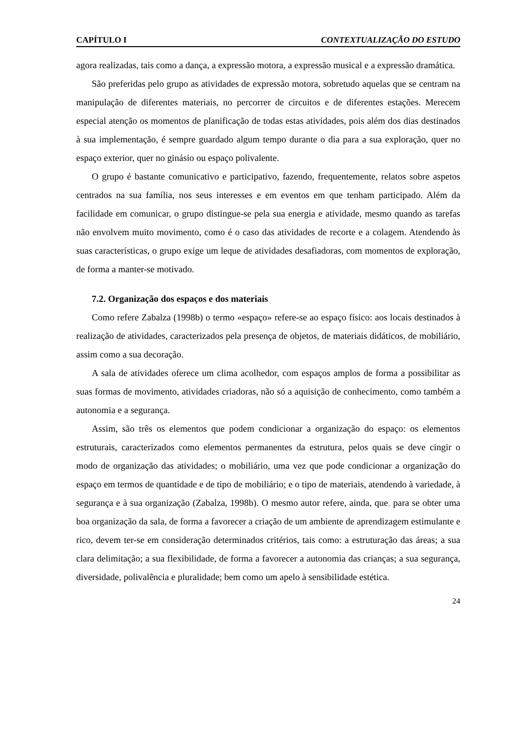CAPÍTULO I CONTEXTUALIZAÇÃO DO ESTUDO
agora realizadas, tais como a dança, a expressão motora, a expressão musical e a expressão dramática.
São preferidas pelo grupo as atividades de expressão motora, sobretudo aquelas que se centram na manipulação de diferentes materiais, no percorrer de circuitos e de diferentes estações. Merecem especial atenção os momentos de planificação de todas estas atividades, pois além dos dias destinados à sua implementação, é sempre guardado algum tempo durante o dia para a sua exploração, quer no espaço exterior, quer no ginásio ou espaço polivalente.
O grupo é bastante comunicativo e participativo, fazendo, frequentemente, relatos sobre aspetos centrados na sua família, nos seus interesses e em eventos em que tenham participado. Além da facilidade em comunicar, o grupo distingue-se pela sua energia e atividade, mesmo quando as tarefas não envolvem muito movimento, como é o caso das atividades de recorte e a colagem. Atendendo às suas características, o grupo exige um leque de atividades desafiadoras, com momentos de exploração, de forma a manter-se motivado.
7.2. Organização dos espaços e dos materiais
Como refere Zabalza (1998b) o termo «espaço» refere-se ao espaço físico: aos locais destinados à realização de atividades, caracterizados pela presença de objetos, de materiais didáticos, de mobiliário, assim como a sua decoração.
A sala de atividades oferece um clima acolhedor, com espaços amplos de forma a possibilitar as suas formas de movimento, atividades criadoras, não só a aquisição de conhecimento, como também a autonomia e a segurança.
Assim, são três os elementos que podem condicionar a organização do espaço: os elementos estruturais, caracterizados como elementos permanentes da estrutura, pelos quais se deve cingir o modo de organização das atividades; o mobiliário, uma vez que pode condicionar a organização do espaço em termos de quantidade e de tipo de mobiliário; e o tipo de materiais, atendendo à variedade, à segurança e à sua organização (Zabalza, 1998b). O mesmo autor refere, ainda, que, para se obter uma boa organização da sala, de forma a favorecer a criação de um ambiente de aprendizagem estimulante e rico, devem ter-se em consideração determinados critérios, tais como: a estruturação das áreas; a sua clara delimitação; a sua flexibilidade, de forma a favorecer a autonomia das crianças; a sua segurança, diversidade, polivalência e pluralidade; bem como um apelo à sensibilidade estética.
24